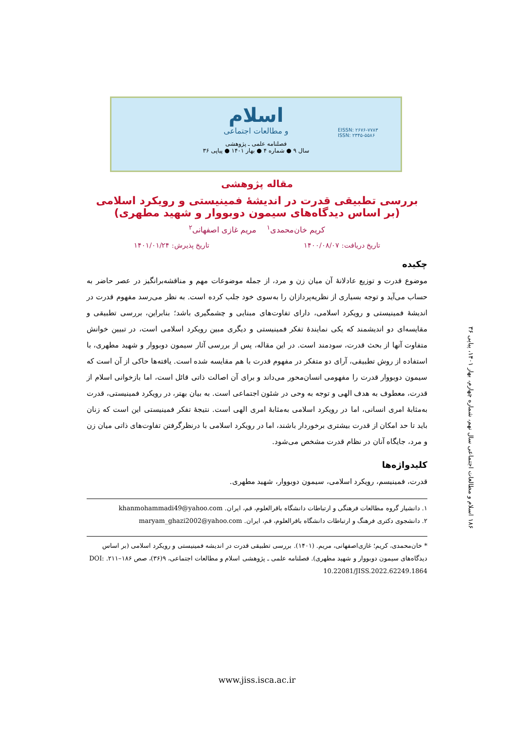اسلام
و مطالعات اجتماعی
EISSN: ۲۶۷۶-۷۷۸۳
ISSN: ۲۳۴۵-۵۵۸۶
فصلنامه علمی ـ پژوهشی
سال ۹ ● شماره ۴ ● بهار ۱۴۰۱ ● پیاپی ۳۶
۱۸۶ اسلام و مطالعات اجتماعی سال نهم، شماره چهارم، بهار ۱۴۰۱، پیاپی ۳۶
مقاله پژوهشی
بررسی تطبیقی قدرت در اندیشهٔ فمینیستی و رویکرد اسلامی
(بر اساس دیدگاه‌های سیمون دوبووار و شهید مطهری)
کریم خان‌محمدی<sup>۱</sup> مریم غازی اصفهانی<sup>۲</sup>
تاریخ دریافت: ۱۴۰۰/۰۸/۰۷ تاریخ پذیرش: ۱۴۰۱/۰۱/۲۴
چکیده
موضوع قدرت و توزیع عادلانهٔ آن میان زن و مرد، از جمله موضوعات مهم و مناقشه‌برانگیز در عصر حاضر به حساب می‌آید و توجه بسیاری از نظریه‌پردازان را به‌سوی خود جلب کرده است. به نظر می‌رسد مفهوم قدرت در اندیشهٔ فمینیستی و رویکرد اسلامی، دارای تفاوت‌های مبنایی و چشمگیری باشد؛ بنابراین، بررسی تطبیقی و مقایسه‌ای دو اندیشمند که یکی نمایندهٔ تفکر فمینیستی و دیگری مبین رویکرد اسلامی است، در تبیین خوانش متفاوت آنها از بحث قدرت، سودمند است. در این مقاله، پس از بررسی آثار سیمون دوبووار و شهید مطهری، با استفاده از روش تطبیقی، آرای دو متفکر در مفهوم قدرت با هم مقایسه شده است. یافته‌ها حاکی از آن است که سیمون دوبووار قدرت را مفهومی انسان‌محور می‌داند و برای آن اصالت ذاتی قائل است، اما بازخوانی اسلام از قدرت، معطوف به هدف الهی و توجه به وحی در شئون اجتماعی است. به بیان بهتر، در رویکرد فمینیستی، قدرت به‌مثابهٔ امری انسانی، اما در رویکرد اسلامی به‌مثابهٔ امری الهی است. نتیجهٔ تفکر فمینیستی این است که زنان باید تا حد امکان از قدرت بیشتری برخوردار باشند، اما در رویکرد اسلامی با درنظرگرفتن تفاوت‌های ذاتی میان زن و مرد، جایگاه آنان در نظام قدرت مشخص می‌شود.
کلیدواژه‌ها
قدرت، فمینیسم، رویکرد اسلامی، سیمون دوبووار، شهید مطهری.
۱. دانشیار گروه مطالعات فرهنگی و ارتباطات دانشگاه باقرالعلوم، قم، ایران. khanmohammadi49@yahoo.com
۲. دانشجوی دکتری فرهنگ و ارتباطات دانشگاه باقرالعلوم، قم، ایران. maryam_ghazi2002@yahoo.com
* خان‌محمدی، کریم؛ غازی‌اصفهانی، مریم. (۱۴۰۱). بررسی تطبیقی قدرت در اندیشه فمینیستی و رویکرد اسلامی (بر اساس دیدگاه‌های سیمون دوبووار و شهید مطهری). فصلنامه علمی ـ پژوهشی اسلام و مطالعات اجتماعی، ۹(۳۶)، صص ۱۸۶–۲۱۱. DOI: 10.22081/JISS.2022.62249.1864
www.jiss.isca.ac.ir